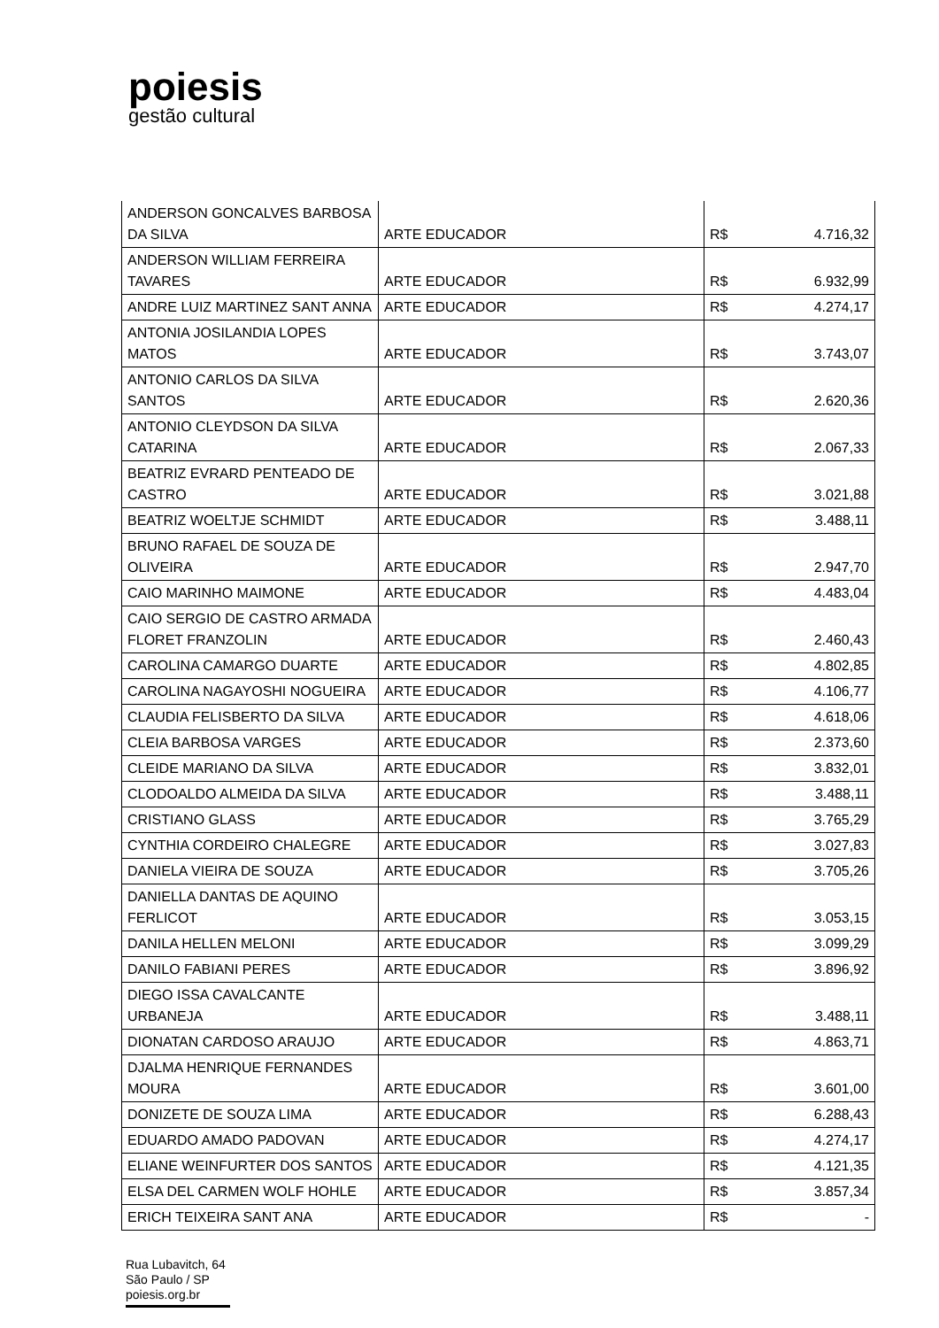poiesis
gestão cultural
| ANDERSON GONCALVES BARBOSA DA SILVA | ARTE EDUCADOR | R$ | 4.716,32 |
| ANDERSON WILLIAM FERREIRA TAVARES | ARTE EDUCADOR | R$ | 6.932,99 |
| ANDRE LUIZ MARTINEZ SANT ANNA | ARTE EDUCADOR | R$ | 4.274,17 |
| ANTONIA JOSILANDIA LOPES MATOS | ARTE EDUCADOR | R$ | 3.743,07 |
| ANTONIO CARLOS DA SILVA SANTOS | ARTE EDUCADOR | R$ | 2.620,36 |
| ANTONIO CLEYDSON DA SILVA CATARINA | ARTE EDUCADOR | R$ | 2.067,33 |
| BEATRIZ EVRARD PENTEADO DE CASTRO | ARTE EDUCADOR | R$ | 3.021,88 |
| BEATRIZ WOELTJE SCHMIDT | ARTE EDUCADOR | R$ | 3.488,11 |
| BRUNO RAFAEL DE SOUZA DE OLIVEIRA | ARTE EDUCADOR | R$ | 2.947,70 |
| CAIO MARINHO MAIMONE | ARTE EDUCADOR | R$ | 4.483,04 |
| CAIO SERGIO DE CASTRO ARMADA FLORET FRANZOLIN | ARTE EDUCADOR | R$ | 2.460,43 |
| CAROLINA CAMARGO DUARTE | ARTE EDUCADOR | R$ | 4.802,85 |
| CAROLINA NAGAYOSHI NOGUEIRA | ARTE EDUCADOR | R$ | 4.106,77 |
| CLAUDIA FELISBERTO DA SILVA | ARTE EDUCADOR | R$ | 4.618,06 |
| CLEIA BARBOSA VARGES | ARTE EDUCADOR | R$ | 2.373,60 |
| CLEIDE MARIANO DA SILVA | ARTE EDUCADOR | R$ | 3.832,01 |
| CLODOALDO ALMEIDA DA SILVA | ARTE EDUCADOR | R$ | 3.488,11 |
| CRISTIANO GLASS | ARTE EDUCADOR | R$ | 3.765,29 |
| CYNTHIA CORDEIRO CHALEGRE | ARTE EDUCADOR | R$ | 3.027,83 |
| DANIELA VIEIRA DE SOUZA | ARTE EDUCADOR | R$ | 3.705,26 |
| DANIELLA DANTAS DE AQUINO FERLICOT | ARTE EDUCADOR | R$ | 3.053,15 |
| DANILA HELLEN MELONI | ARTE EDUCADOR | R$ | 3.099,29 |
| DANILO FABIANI PERES | ARTE EDUCADOR | R$ | 3.896,92 |
| DIEGO ISSA CAVALCANTE URBANEJA | ARTE EDUCADOR | R$ | 3.488,11 |
| DIONATAN CARDOSO ARAUJO | ARTE EDUCADOR | R$ | 4.863,71 |
| DJALMA HENRIQUE FERNANDES MOURA | ARTE EDUCADOR | R$ | 3.601,00 |
| DONIZETE DE SOUZA LIMA | ARTE EDUCADOR | R$ | 6.288,43 |
| EDUARDO AMADO PADOVAN | ARTE EDUCADOR | R$ | 4.274,17 |
| ELIANE WEINFURTER DOS SANTOS | ARTE EDUCADOR | R$ | 4.121,35 |
| ELSA DEL CARMEN WOLF HOHLE | ARTE EDUCADOR | R$ | 3.857,34 |
| ERICH TEIXEIRA SANT ANA | ARTE EDUCADOR | R$ | - |
Rua Lubavitch, 64
São Paulo / SP
poiesis.org.br